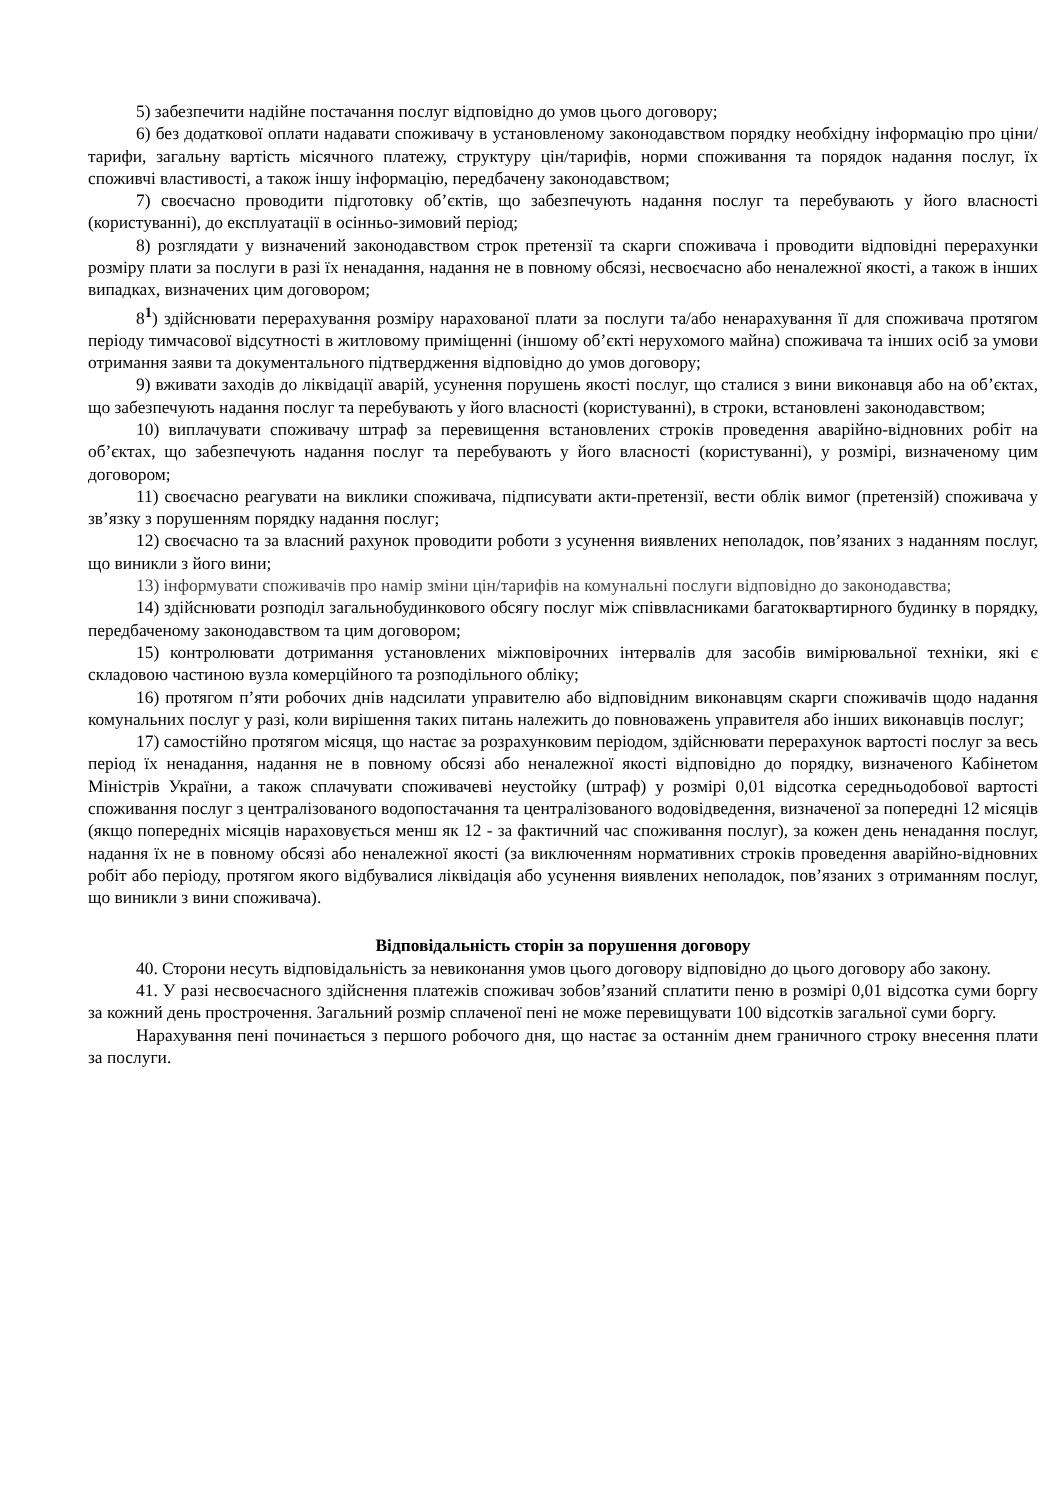5) забезпечити надійне постачання послуг відповідно до умов цього договору;
6) без додаткової оплати надавати споживачу в установленому законодавством порядку необхідну інформацію про ціни/тарифи, загальну вартість місячного платежу, структуру цін/тарифів, норми споживання та порядок надання послуг, їх споживчі властивості, а також іншу інформацію, передбачену законодавством;
7) своєчасно проводити підготовку об’єктів, що забезпечують надання послуг та перебувають у його власності (користуванні), до експлуатації в осінньо-зимовий період;
8) розглядати у визначений законодавством строк претензії та скарги споживача і проводити відповідні перерахунки розміру плати за послуги в разі їх ненадання, надання не в повному обсязі, несвоєчасно або неналежної якості, а також в інших випадках, визначених цим договором;
8<sup>1</sup>) здійснювати перерахування розміру нарахованої плати за послуги та/або ненарахування її для споживача протягом періоду тимчасової відсутності в житловому приміщенні (іншому об’єкті нерухомого майна) споживача та інших осіб за умови отримання заяви та документального підтвердження відповідно до умов договору;
9) вживати заходів до ліквідації аварій, усунення порушень якості послуг, що сталися з вини виконавця або на об’єктах, що забезпечують надання послуг та перебувають у його власності (користуванні), в строки, встановлені законодавством;
10) виплачувати споживачу штраф за перевищення встановлених строків проведення аварійно-відновних робіт на об’єктах, що забезпечують надання послуг та перебувають у його власності (користуванні), у розмірі, визначеному цим договором;
11) своєчасно реагувати на виклики споживача, підписувати акти-претензії, вести облік вимог (претензій) споживача у зв’язку з порушенням порядку надання послуг;
12) своєчасно та за власний рахунок проводити роботи з усунення виявлених неполадок, пов’язаних з наданням послуг, що виникли з його вини;
13) інформувати споживачів про намір зміни цін/тарифів на комунальні послуги відповідно до законодавства;
14) здійснювати розподіл загальнобудинкового обсягу послуг між співвласниками багатоквартирного будинку в порядку, передбаченому законодавством та цим договором;
15) контролювати дотримання установлених міжповірочних інтервалів для засобів вимірювальної техніки, які є складовою частиною вузла комерційного та розподільного обліку;
16) протягом п’яти робочих днів надсилати управителю або відповідним виконавцям скарги споживачів щодо надання комунальних послуг у разі, коли вирішення таких питань належить до повноважень управителя або інших виконавців послуг;
17) самостійно протягом місяця, що настає за розрахунковим періодом, здійснювати перерахунок вартості послуг за весь період їх ненадання, надання не в повному обсязі або неналежної якості відповідно до порядку, визначеного Кабінетом Міністрів України, а також сплачувати споживачеві неустойку (штраф) у розмірі 0,01 відсотка середньодобової вартості споживання послуг з централізованого водопостачання та централізованого водовідведення, визначеної за попередні 12 місяців (якщо попередніх місяців нараховується менш як 12 - за фактичний час споживання послуг), за кожен день ненадання послуг, надання їх не в повному обсязі або неналежної якості (за виключенням нормативних строків проведення аварійно-відновних робіт або періоду, протягом якого відбувалися ліквідація або усунення виявлених неполадок, пов’язаних з отриманням послуг, що виникли з вини споживача).
Відповідальність сторін за порушення договору
40. Сторони несуть відповідальність за невиконання умов цього договору відповідно до цього договору або закону.
41. У разі несвоєчасного здійснення платежів споживач зобов’язаний сплатити пеню в розмірі 0,01 відсотка суми боргу за кожний день прострочення. Загальний розмір сплаченої пені не може перевищувати 100 відсотків загальної суми боргу.
Нарахування пені починається з першого робочого дня, що настає за останнім днем граничного строку внесення плати за послуги.